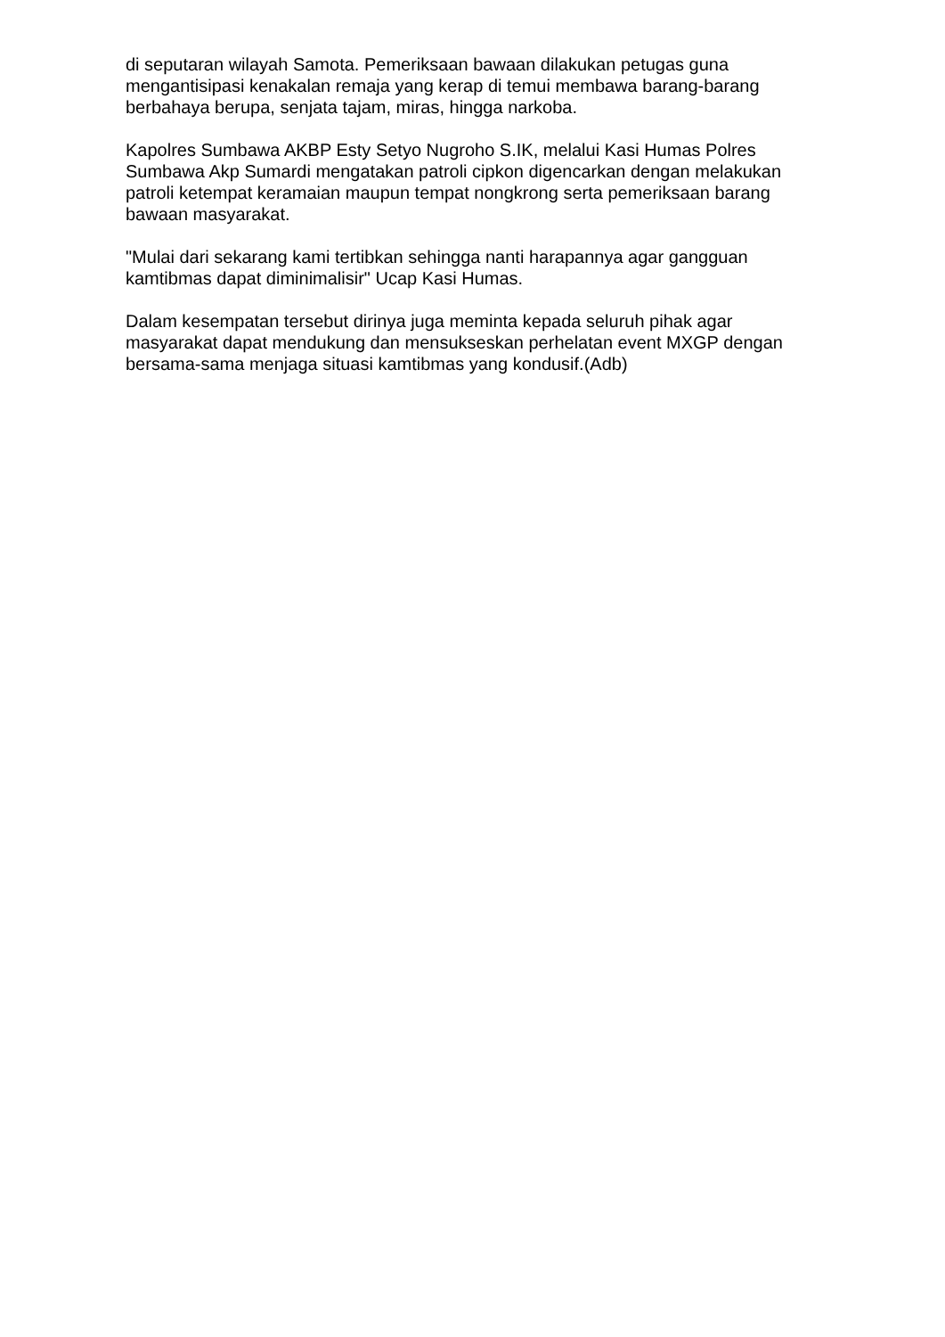di seputaran wilayah Samota. Pemeriksaan bawaan dilakukan petugas guna mengantisipasi kenakalan remaja yang kerap di temui membawa barang-barang berbahaya berupa, senjata tajam, miras, hingga narkoba.
Kapolres Sumbawa AKBP Esty Setyo Nugroho S.IK, melalui Kasi Humas Polres Sumbawa Akp Sumardi mengatakan patroli cipkon digencarkan dengan melakukan patroli ketempat keramaian maupun tempat nongkrong serta pemeriksaan barang bawaan masyarakat.
"Mulai dari sekarang kami tertibkan sehingga nanti harapannya agar gangguan kamtibmas dapat diminimalisir" Ucap Kasi Humas.
Dalam kesempatan tersebut dirinya juga meminta kepada seluruh pihak agar masyarakat dapat mendukung dan mensukseskan perhelatan event MXGP dengan bersama-sama menjaga situasi kamtibmas yang kondusif.(Adb)